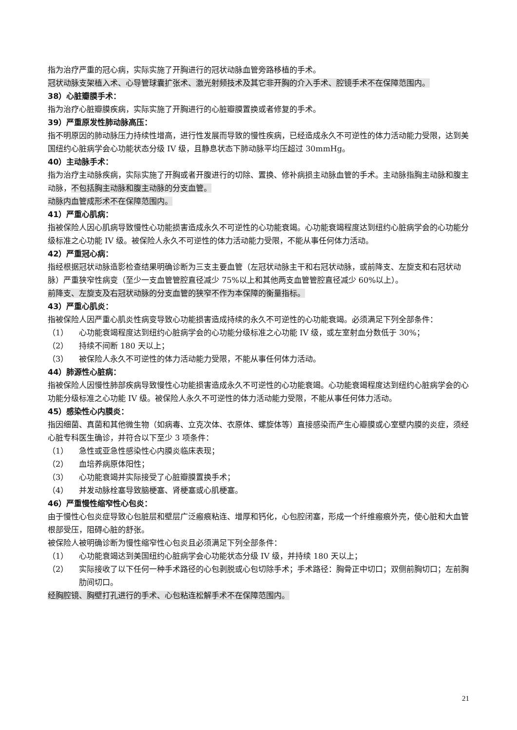指为治疗严重的冠心病，实际实施了开胸进行的冠状动脉血管旁路移植的手术。
冠状动脉支架植入术、心导管球囊扩张术、激光射频技术及其它非开胸的介入手术、腔镜手术不在保障范围内。
38）心脏瓣膜手术：
指为治疗心脏瓣膜疾病，实际实施了开胸进行的心脏瓣膜置换或者修复的手术。
39）严重原发性肺动脉高压：
指不明原因的肺动脉压力持续性增高，进行性发展而导致的慢性疾病，已经造成永久不可逆性的体力活动能力受限，达到美国纽约心脏病学会心功能状态分级 IV 级，且静息状态下肺动脉平均压超过 30mmHg。
40）主动脉手术：
指为治疗主动脉疾病，实际实施了开胸或者开腹进行的切除、置换、修补病损主动脉血管的手术。主动脉指胸主动脉和腹主动脉，不包括胸主动脉和腹主动脉的分支血管。
动脉内血管成形术不在保障范围内。
41）严重心肌病：
指被保险人因心肌病导致慢性心功能损害造成永久不可逆性的心功能衰竭。心功能衰竭程度达到纽约心脏病学会的心功能分级标准之心功能 IV 级。被保险人永久不可逆性的体力活动能力受限，不能从事任何体力活动。
42）严重冠心病：
指经根据冠状动脉造影检查结果明确诊断为三支主要血管（左冠状动脉主干和右冠状动脉，或前降支、左旋支和右冠状动脉）严重狭窄性病变（至少一支血管管腔直径减少 75%以上和其他两支血管管腔直径减少 60%以上）。
前降支、左旋支及右冠状动脉的分支血管的狭窄不作为本保障的衡量指标。
43）严重心肌炎：
指被保险人因严重心肌炎性病变导致心功能损害造成持续的永久不可逆性的心功能衰竭。必须满足下列全部条件：
（1） 心功能衰竭程度达到纽约心脏病学会的心功能分级标准之心功能 IV 级，或左室射血分数低于 30%；
（2） 持续不间断 180 天以上；
（3） 被保险人永久不可逆性的体力活动能力受限，不能从事任何体力活动。
44）肺源性心脏病：
指被保险人因慢性肺部疾病导致慢性心功能损害造成永久不可逆性的心功能衰竭。心功能衰竭程度达到纽约心脏病学会的心功能分级标准之心功能 IV 级。被保险人永久不可逆性的体力活动能力受限，不能从事任何体力活动。
45）感染性心内膜炎：
指因细菌、真菌和其他微生物（如病毒、立克次体、衣原体、螺旋体等）直接感染而产生心瓣膜或心室壁内膜的炎症，须经心脏专科医生确诊，并符合以下至少 3 项条件：
（1） 急性或亚急性感染性心内膜炎临床表现；
（2） 血培养病原体阳性；
（3） 心功能衰竭并实际接受了心脏瓣膜置换手术；
（4） 并发动脉栓塞导致脑梗塞、肾梗塞或心肌梗塞。
46）严重慢性缩窄性心包炎：
由于慢性心包炎症导致心包脏层和壁层广泛瘢痕粘连、增厚和钙化，心包腔闭塞，形成一个纤维瘢痕外壳，使心脏和大血管根部受压，阻碍心脏的舒张。
被保险人被明确诊断为慢性缩窄性心包炎且必须满足下列全部条件：
（1） 心功能衰竭达到美国纽约心脏病学会心功能状态分级 IV 级，并持续 180 天以上；
（2） 实际接收了以下任何一种手术路径的心包剥脱或心包切除手术；手术路径：胸骨正中切口；双侧前胸切口；左前胸肋间切口。
经胸腔镜、胸壁打孔进行的手术、心包粘连松解手术不在保障范围内。
21